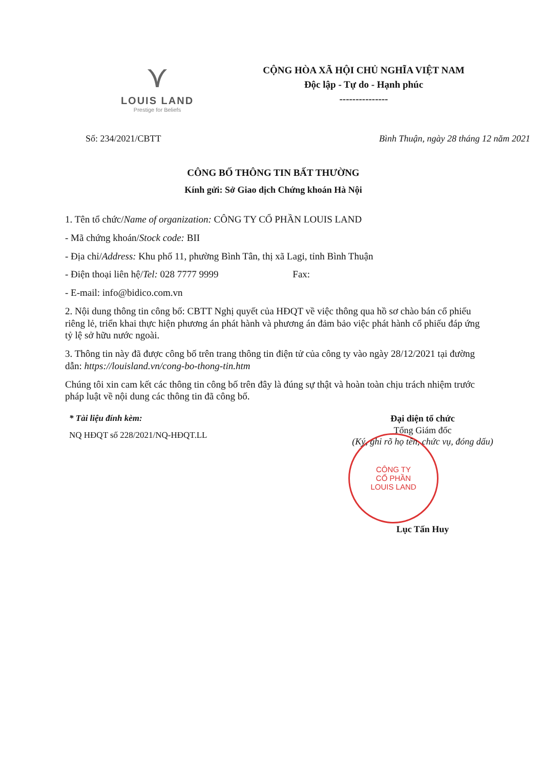⋎
LOUIS LAND
Prestige for Beliefs
CỘNG HÒA XÃ HỘI CHỦ NGHĨA VIỆT NAM
Độc lập - Tự do - Hạnh phúc
---------------
Số: 234/2021/CBTT Bình Thuận, ngày 28 tháng 12 năm 2021
CÔNG BỐ THÔNG TIN BẤT THƯỜNG
Kính gửi: Sở Giao dịch Chứng khoán Hà Nội
1. Tên tổ chức/Name of organization: CÔNG TY CỔ PHẦN LOUIS LAND
- Mã chứng khoán/Stock code: BII
- Địa chỉ/Address: Khu phố 11, phường Bình Tân, thị xã Lagi, tỉnh Bình Thuận
- Điện thoại liên hệ/Tel: 028 7777 9999 Fax:
- E-mail: info@bidico.com.vn
2. Nội dung thông tin công bố: CBTT Nghị quyết của HĐQT về việc thông qua hồ sơ chào bán cổ phiếu riêng lẻ, triển khai thực hiện phương án phát hành và phương án đảm bảo việc phát hành cổ phiếu đáp ứng tỷ lệ sở hữu nước ngoài.
3. Thông tin này đã được công bố trên trang thông tin điện tử của công ty vào ngày 28/12/2021 tại đường dẫn: https://louisland.vn/cong-bo-thong-tin.htm
Chúng tôi xin cam kết các thông tin công bố trên đây là đúng sự thật và hoàn toàn chịu trách nhiệm trước pháp luật về nội dung các thông tin đã công bố.
* Tài liệu đính kèm:
NQ HĐQT số 228/2021/NQ-HĐQT.LL
Đại diện tổ chức
Tổng Giám đốc
(Ký, ghi rõ họ tên, chức vụ, đóng dấu)
CÔNG TY
CỔ PHẦN
LOUIS LAND
Lục Tấn Huy